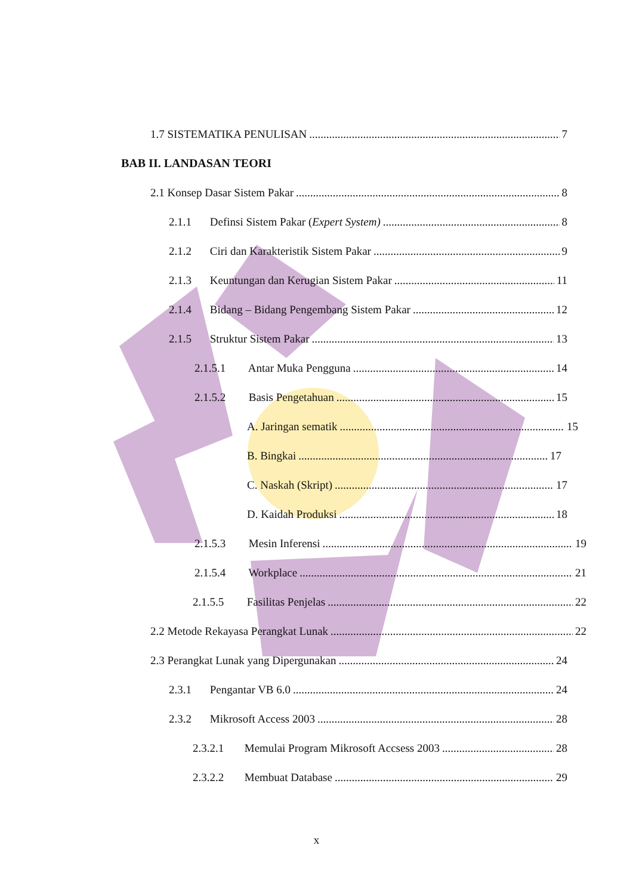1.7 SISTEMATIKA PENULISAN 7
BAB II. LANDASAN TEORI
2.1 Konsep Dasar Sistem Pakar 8
2.1.1 Definsi Sistem Pakar (Expert System) 8
2.1.2 Ciri dan Karakteristik Sistem Pakar 9
2.1.3 Keuntungan dan Kerugian Sistem Pakar 11
2.1.4 Bidang – Bidang Pengembang Sistem Pakar 12
2.1.5 Struktur Sistem Pakar 13
2.1.5.1 Antar Muka Pengguna 14
2.1.5.2 Basis Pengetahuan 15
A. Jaringan sematik 15
B. Bingkai 17
C. Naskah (Skript) 17
D. Kaidah Produksi 18
2.1.5.3 Mesin Inferensi 19
2.1.5.4 Workplace 21
2.1.5.5 Fasilitas Penjelas 22
2.2 Metode Rekayasa Perangkat Lunak 22
2.3 Perangkat Lunak yang Dipergunakan 24
2.3.1 Pengantar VB 6.0 24
2.3.2 Mikrosoft Access 2003 28
2.3.2.1 Memulai Program Mikrosoft Accsess 2003 28
2.3.2.2 Membuat Database 29
x